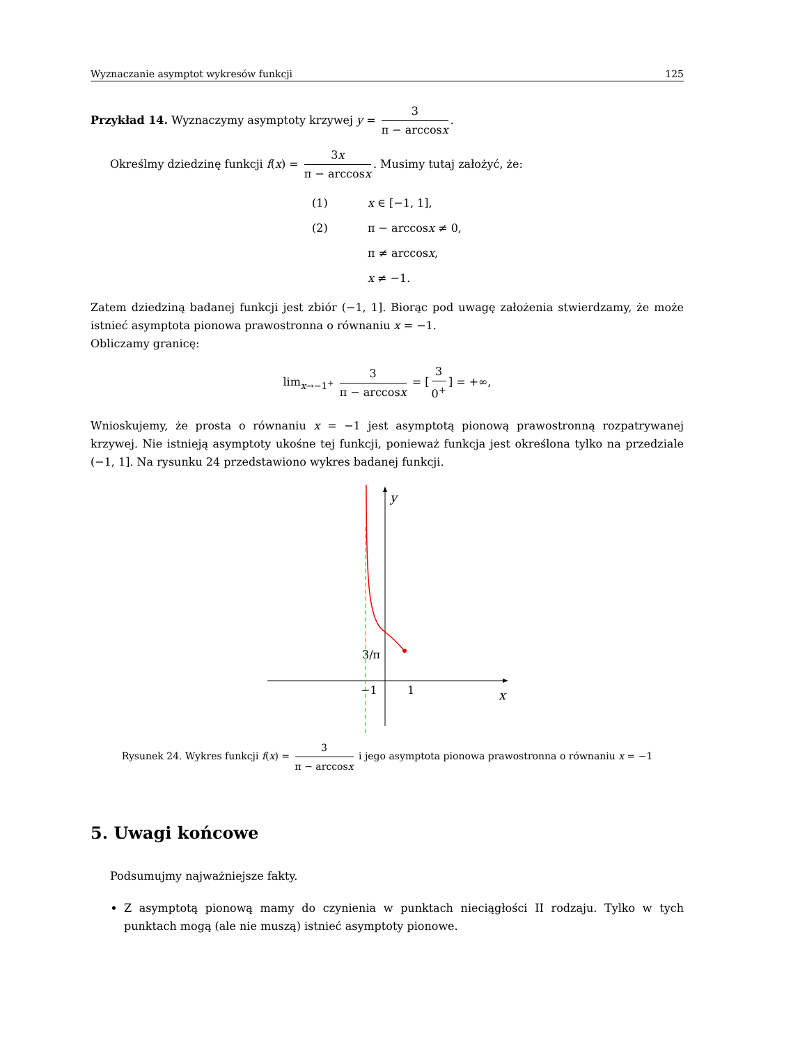Wyznaczanie asymptot wykresów funkcji 125
Przykład 14. Wyznaczymy asymptoty krzywej y = 3 π − arccosx.
Określmy dziedzinę funkcji f(x) = 3x π − arccosx. Musimy tutaj założyć, że:
(1) x ∈ [−1, 1], (2) π − arccosx ≠ 0, π ≠ arccosx, x ≠ −1.
Zatem dziedziną badanej funkcji jest zbiór (−1, 1]. Biorąc pod uwagę założenia stwierdzamy, że może istnieć asymptota pionowa prawostronna o równaniu x = −1.
Obliczamy granicę:
lim<sub>x→−1<sup>+</sup></sub> 3 π − arccosx = [3 0<sup>+</sup>] = +∞,
Wnioskujemy, że prosta o równaniu x = −1 jest asymptotą pionową prawostronną rozpatrywanej krzywej. Nie istnieją asymptoty ukośne tej funkcji, ponieważ funkcja jest określona tylko na przedziale (−1, 1]. Na rysunku 24 przedstawiono wykres badanej funkcji.
y
x
3/π
−1
1
Rysunek 24. Wykres funkcji f(x) = 3 π − arccosx i jego asymptota pionowa prawostronna o równaniu x = −1
5. Uwagi końcowe
Podsumujmy najważniejsze fakty.
Z asymptotą pionową mamy do czynienia w punktach nieciągłości II rodzaju. Tylko w tych punktach mogą (ale nie muszą) istnieć asymptoty pionowe.